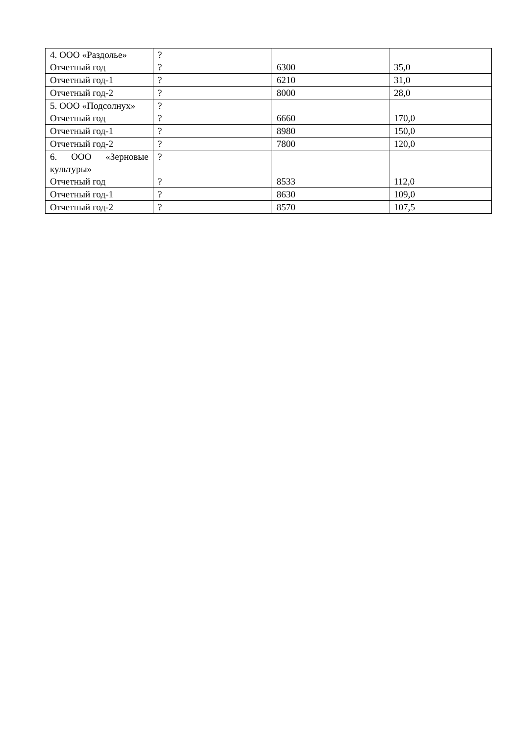| 4. ООО «Раздолье» Отчетный год | ? ? | 6300 | 35,0 |
| Отчетный год-1 | ? | 6210 | 31,0 |
| Отчетный год-2 | ? | 8000 | 28,0 |
| 5. ООО «Подсолнух» Отчетный год | ? ? | 6660 | 170,0 |
| Отчетный год-1 | ? | 8980 | 150,0 |
| Отчетный год-2 | ? | 7800 | 120,0 |
| 6. ООО «Зерновые культуры» Отчетный год | ? ? | 8533 | 112,0 |
| Отчетный год-1 | ? | 8630 | 109,0 |
| Отчетный год-2 | ? | 8570 | 107,5 |